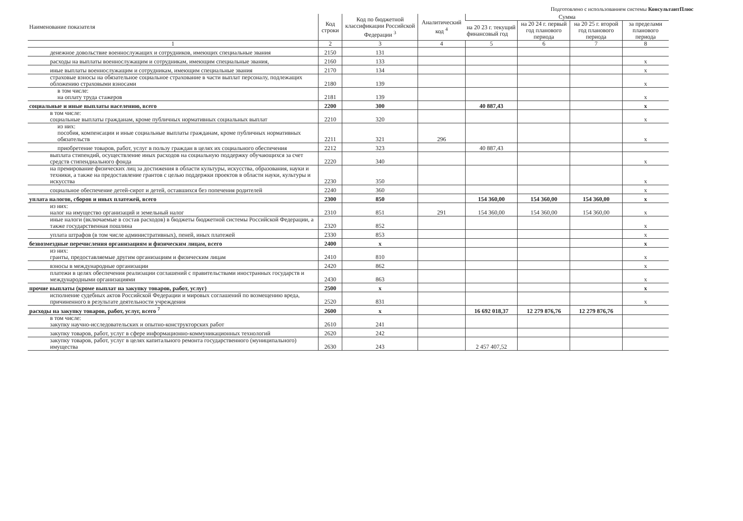Подготовлено с использованием системы КонсультантПлюс
| Наименование показателя | Код строки | Код по бюджетной классификации Российской Федерации <sup>3</sup> | Аналитический код <sup>4</sup> | Сумма | | | |
| --- | --- | --- | --- | --- | --- | --- | --- |
| | | | | на 20 23 г. текущий финансовый год | на 20 24 г. первый год планового периода | на 20 25 г. второй год планового периода | за пределами планового периода |
| 1 | 2 | 3 | 4 | 5 | 6 | 7 | 8 |
| денежное довольствие военнослужащих и сотрудников, имеющих специальные звания | 2150 | 131 | | | | | |
| расходы на выплаты военнослужащим и сотрудникам, имеющим специальные звания, | 2160 | 133 | | | | | x |
| иные выплаты военнослужащим и сотрудникам, имеющим специальные звания | 2170 | 134 | | | | | x |
| страховые взносы на обязательное социальное страхование в части выплат персоналу, подлежащих обложению страховыми взносами | 2180 | 139 | | | | | x |
| в том числе: на оплату труда стажеров | 2181 | 139 | | | | | x |
| социальные и иные выплаты населению, всего | 2200 | 300 | | 40 887,43 | | | x |
| в том числе: социальные выплаты гражданам, кроме публичных нормативных социальных выплат | 2210 | 320 | | | | | x |
| из них: пособия, компенсации и иные социальные выплаты гражданам, кроме публичных нормативных обязательств | 2211 | 321 | 296 | | | | x |
| приобретение товаров, работ, услуг в пользу граждан в целях их социального обеспечения | 2212 | 323 | | 40 887,43 | | | |
| выплата стипендий, осуществление иных расходов на социальную поддержку обучающихся за счет средств стипендиального фонда | 2220 | 340 | | | | | x |
| на премирование физических лиц за достижения в области культуры, искусства, образования, науки и техники, а также на предоставление грантов с целью поддержки проектов в области науки, культуры и искусства | 2230 | 350 | | | | | x |
| социальное обеспечение детей-сирот и детей, оставшихся без попечения родителей | 2240 | 360 | | | | | x |
| уплата налогов, сборов и иных платежей, всего | 2300 | 850 | | 154 360,00 | 154 360,00 | 154 360,00 | x |
| из них: налог на имущество организаций и земельный налог | 2310 | 851 | 291 | 154 360,00 | 154 360,00 | 154 360,00 | x |
| иные налоги (включаемые в состав расходов) в бюджеты бюджетной системы Российской Федерации, а также государственная пошлина | 2320 | 852 | | | | | x |
| уплата штрафов (в том числе административных), пеней, иных платежей | 2330 | 853 | | | | | x |
| безвозмездные перечисления организациям и физическим лицам, всего | 2400 | x | | | | | x |
| из них: гранты, предоставляемые другим организациям и физическим лицам | 2410 | 810 | | | | | x |
| взносы в международные организации | 2420 | 862 | | | | | x |
| платежи в целях обеспечения реализации соглашений с правительствами иностранных государств и международными организациями | 2430 | 863 | | | | | x |
| прочие выплаты (кроме выплат на закупку товаров, работ, услуг) | 2500 | x | | | | | x |
| исполнение судебных актов Российской Федерации и мировых соглашений по возмещению вреда, причиненного в результате деятельности учреждения | 2520 | 831 | | | | | x |
| расходы на закупку товаров, работ, услуг, всего <sup>7</sup> | 2600 | x | | 16 692 018,37 | 12 279 876,76 | 12 279 876,76 | |
| в том числе: закупку научно-исследовательских и опытно-конструкторских работ | 2610 | 241 | | | | | |
| закупку товаров, работ, услуг в сфере информационно-коммуникационных технологий | 2620 | 242 | | | | | |
| закупку товаров, работ, услуг в целях капитального ремонта государственного (муниципального) имущества | 2630 | 243 | | 2 457 407,52 | | | |